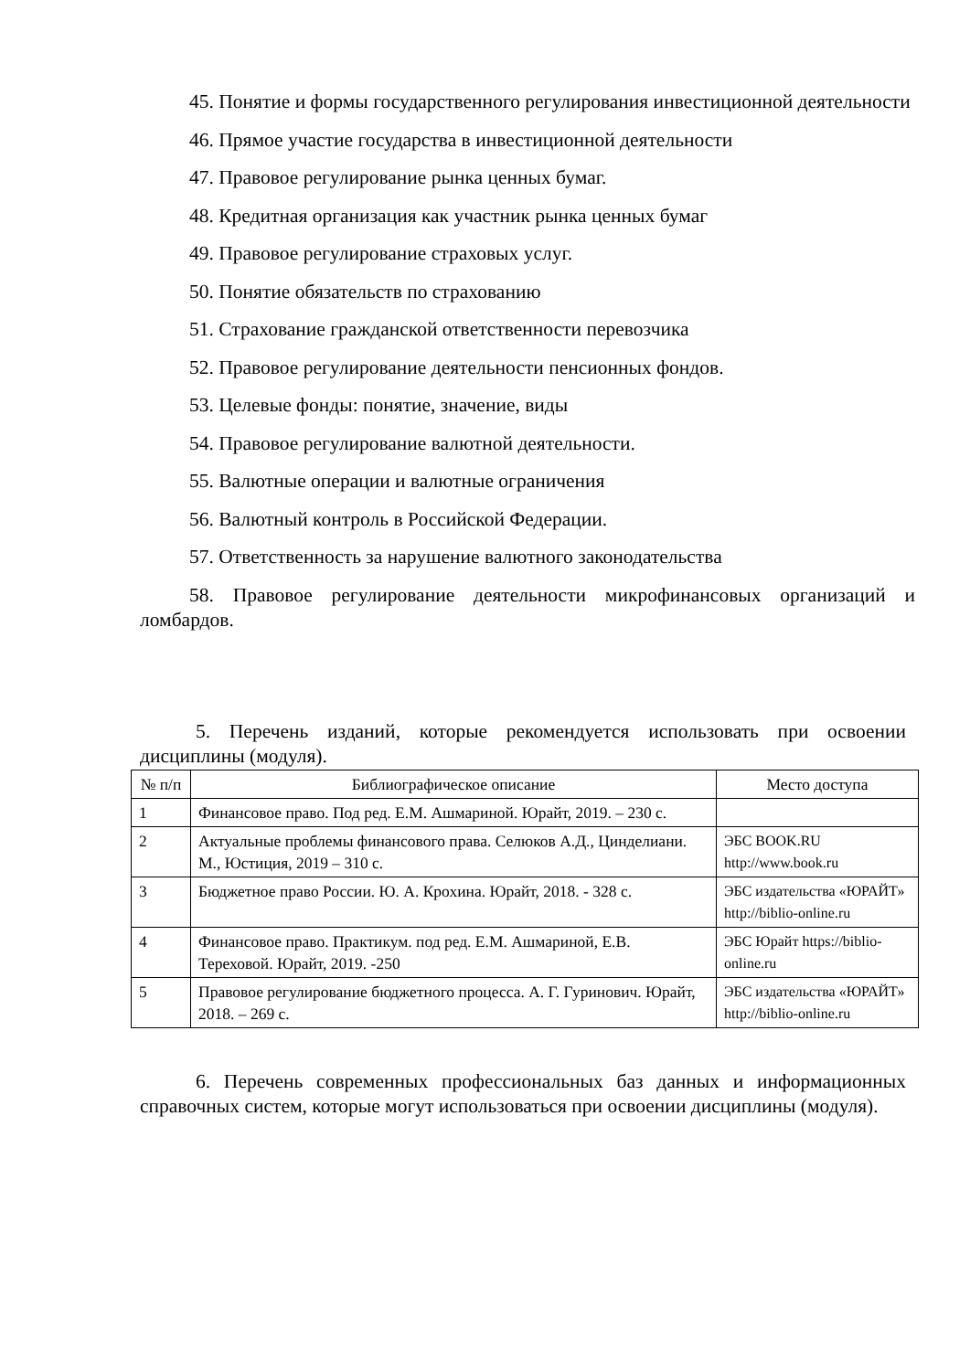45. Понятие и формы государственного регулирования инвестиционной деятельности
46. Прямое участие государства в инвестиционной деятельности
47. Правовое регулирование рынка ценных бумаг.
48. Кредитная организация как участник рынка ценных бумаг
49. Правовое регулирование страховых услуг.
50. Понятие обязательств по страхованию
51. Страхование гражданской ответственности перевозчика
52. Правовое регулирование деятельности пенсионных фондов.
53. Целевые фонды: понятие, значение, виды
54. Правовое регулирование валютной деятельности.
55. Валютные операции и валютные ограничения
56. Валютный контроль в Российской Федерации.
57. Ответственность за нарушение валютного законодательства
58. Правовое регулирование деятельности микрофинансовых организаций и ломбардов.
5. Перечень изданий, которые рекомендуется использовать при освоении дисциплины (модуля).
| № п/п | Библиографическое описание | Место доступа |
| --- | --- | --- |
| 1 | Финансовое право. Под ред. Е.М. Ашмариной. Юрайт, 2019. – 230 с. | |
| 2 | Актуальные проблемы финансового права. Селюков А.Д., Цинделиани. М., Юстиция, 2019 – 310 с. | ЭБС BOOK.RU http://www.book.ru |
| 3 | Бюджетное право России. Ю. А. Крохина. Юрайт, 2018. - 328 с. | ЭБС издательства «ЮРАЙТ» http://biblio-online.ru |
| 4 | Финансовое право. Практикум. под ред. Е.М. Ашмариной, Е.В. Тереховой. Юрайт, 2019. -250 | ЭБС Юрайт https://biblio-online.ru |
| 5 | Правовое регулирование бюджетного процесса. А. Г. Гуринович. Юрайт, 2018. – 269 с. | ЭБС издательства «ЮРАЙТ» http://biblio-online.ru |
6. Перечень современных профессиональных баз данных и информационных справочных систем, которые могут использоваться при освоении дисциплины (модуля).